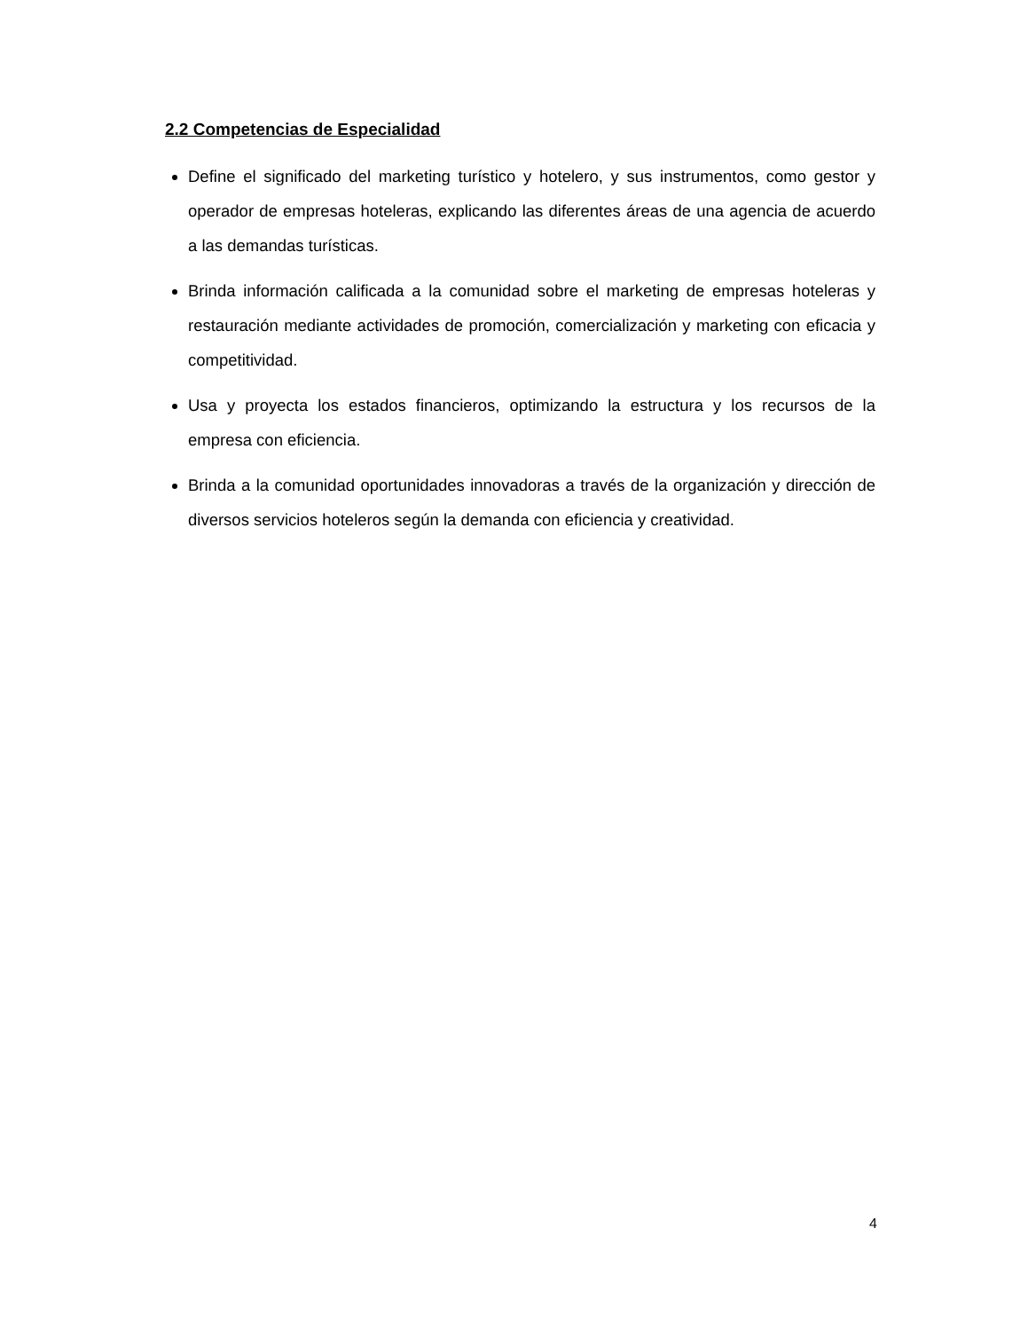2.2 Competencias de Especialidad
Define el significado del marketing turístico y hotelero, y sus instrumentos, como gestor y operador de empresas hoteleras, explicando las diferentes áreas de una agencia de acuerdo a las demandas turísticas.
Brinda información calificada a la comunidad sobre el marketing de empresas hoteleras y restauración mediante actividades de promoción, comercialización y marketing con eficacia y competitividad.
Usa y proyecta los estados financieros, optimizando la estructura y los recursos de la empresa con eficiencia.
Brinda a la comunidad oportunidades innovadoras a través de la organización y dirección de diversos servicios hoteleros según la demanda con eficiencia y creatividad.
4